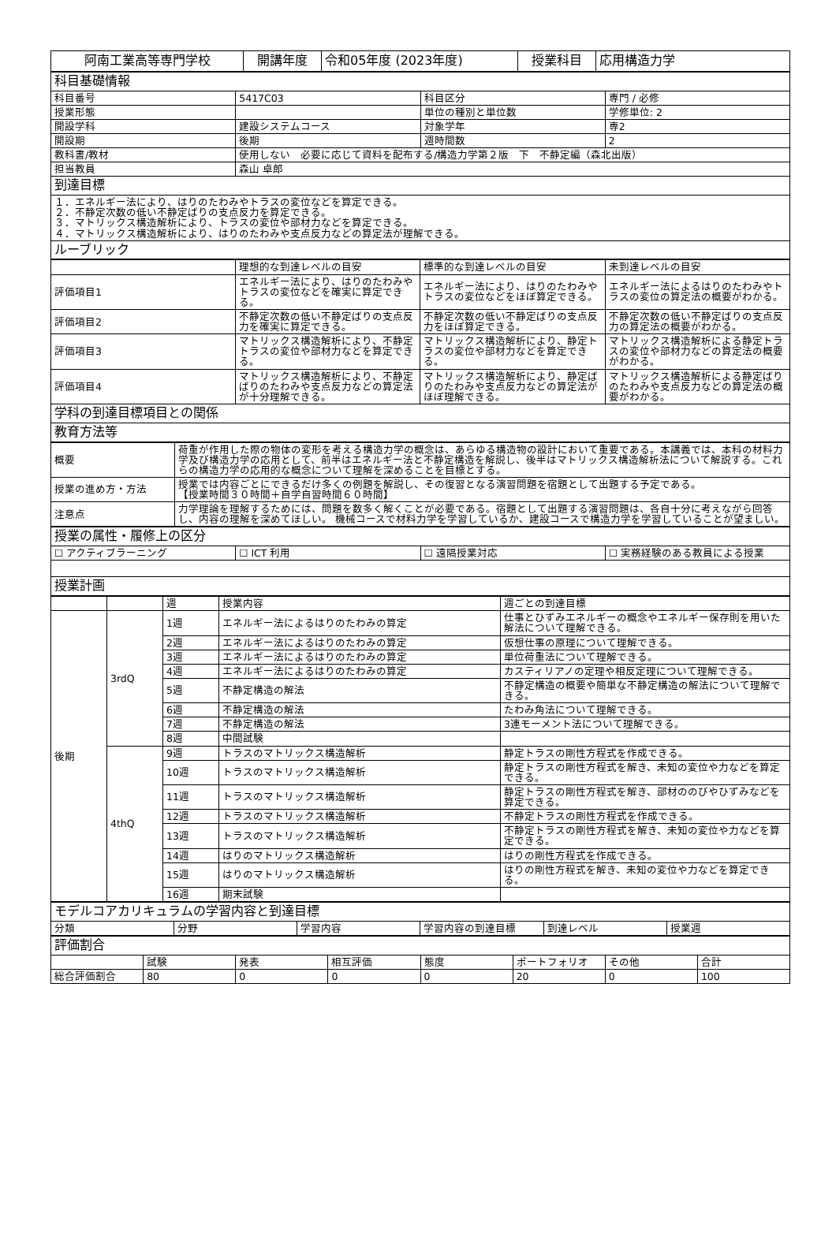| 阿南工業高等専門学校 | 開講年度 | 令和05年度 (2023年度) | 授業科目 | 応用構造力学 |
| 科目基礎情報 | | | |
| 科目番号 | 5417C03 | 科目区分 | 専門 / 必修 |
| 授業形態 | | 単位の種別と単位数 | 学修単位: 2 |
| 開設学科 | 建設システムコース | 対象学年 | 専2 |
| 開設期 | 後期 | 週時間数 | 2 |
| 教科書/教材 | 使用しない 必要に応じて資料を配布する/構造力学第２版 下 不静定編（森北出版） | | |
| 担当教員 | 森山 卓郎 | | |
| 到達目標 | | | |
| １．エネルギー法により、はりのたわみやトラスの変位などを算定できる。 ２．不静定次数の低い不静定ばりの支点反力を算定できる。 ３．マトリックス構造解析により、トラスの変位や部材力などを算定できる。 ４．マトリックス構造解析により、はりのたわみや支点反力などの算定法が理解できる。 | | | |
| ルーブリック | | | |
| | 理想的な到達レベルの目安 | 標準的な到達レベルの目安 | 未到達レベルの目安 |
| 評価項目1 | エネルギー法により、はりのたわみやトラスの変位などを確実に算定できる。 | エネルギー法により、はりのたわみやトラスの変位などをほぼ算定できる。 | エネルギー法によるはりのたわみやトラスの変位の算定法の概要がわかる。 |
| 評価項目2 | 不静定次数の低い不静定ばりの支点反力を確実に算定できる。 | 不静定次数の低い不静定ばりの支点反力をほぼ算定できる。 | 不静定次数の低い不静定ばりの支点反力の算定法の概要がわかる。 |
| 評価項目3 | マトリックス構造解析により、不静定トラスの変位や部材力などを算定できる。 | マトリックス構造解析により、静定トラスの変位や部材力などを算定できる。 | マトリックス構造解析による静定トラスの変位や部材力などの算定法の概要がわかる。 |
| 評価項目4 | マトリックス構造解析により、不静定ばりのたわみや支点反力などの算定法が十分理解できる。 | マトリックス構造解析により、静定ばりのたわみや支点反力などの算定法がほぼ理解できる。 | マトリックス構造解析による静定ばりのたわみや支点反力などの算定法の概要がわかる。 |
| 学科の到達目標項目との関係 | | | |
| 教育方法等 | | | |
| 概要 | 荷重が作用した際の物体の変形を考える構造力学の概念は、あらゆる構造物の設計において重要である。本講義では、本科の材料力学及び構造力学の応用として、前半はエネルギー法と不静定構造を解説し、後半はマトリックス構造解析法について解説する。これらの構造力学の応用的な概念について理解を深めることを目標とする。 |
| 授業の進め方・方法 | 授業では内容ごとにできるだけ多くの例題を解説し、その復習となる演習問題を宿題として出題する予定である。 【授業時間３０時間＋自学自習時間６０時間】 |
| 注意点 | 力学理論を理解するためには、問題を数多く解くことが必要である。宿題として出題する演習問題は、各自十分に考えながら回答し、内容の理解を深めてほしい。 機械コースで材料力学を学習しているか、建設コースで構造力学を学習していることが望ましい。 |
| 授業の属性・履修上の区分 | | | |
| ☐ アクティブラーニング | ☐ ICT 利用 | ☐ 遠隔授業対応 | ☐ 実務経験のある教員による授業 |
| 授業計画 | | | |
| | | 週 | 授業内容 | 週ごとの到達目標 |
| 後期 | 3rdQ | 1週 | エネルギー法によるはりのたわみの算定 | 仕事とひずみエネルギーの概念やエネルギー保存則を用いた解法について理解できる。 |
| | | 2週 | エネルギー法によるはりのたわみの算定 | 仮想仕事の原理について理解できる。 |
| | | 3週 | エネルギー法によるはりのたわみの算定 | 単位荷重法について理解できる。 |
| | | 4週 | エネルギー法によるはりのたわみの算定 | カスティリアノの定理や相反定理について理解できる。 |
| | | 5週 | 不静定構造の解法 | 不静定構造の概要や簡単な不静定構造の解法について理解できる。 |
| | | 6週 | 不静定構造の解法 | たわみ角法について理解できる。 |
| | | 7週 | 不静定構造の解法 | 3連モーメント法について理解できる。 |
| | | 8週 | 中間試験 | |
| | 4thQ | 9週 | トラスのマトリックス構造解析 | 静定トラスの剛性方程式を作成できる。 |
| | | 10週 | トラスのマトリックス構造解析 | 静定トラスの剛性方程式を解き、未知の変位や力などを算定できる。 |
| | | 11週 | トラスのマトリックス構造解析 | 静定トラスの剛性方程式を解き、部材ののびやひずみなどを算定できる。 |
| | | 12週 | トラスのマトリックス構造解析 | 不静定トラスの剛性方程式を作成できる。 |
| | | 13週 | トラスのマトリックス構造解析 | 不静定トラスの剛性方程式を解き、未知の変位や力などを算定できる。 |
| | | 14週 | はりのマトリックス構造解析 | はりの剛性方程式を作成できる。 |
| | | 15週 | はりのマトリックス構造解析 | はりの剛性方程式を解き、未知の変位や力などを算定できる。 |
| | | 16週 | 期末試験 | |
| モデルコアカリキュラムの学習内容と到達目標 | | | | | |
| 分類 | 分野 | 学習内容 | 学習内容の到達目標 | 到達レベル | 授業週 |
| 評価割合 | | | | | | | |
| | 試験 | 発表 | 相互評価 | 態度 | ポートフォリオ | その他 | 合計 |
| 総合評価割合 | 80 | 0 | 0 | 0 | 20 | 0 | 100 |